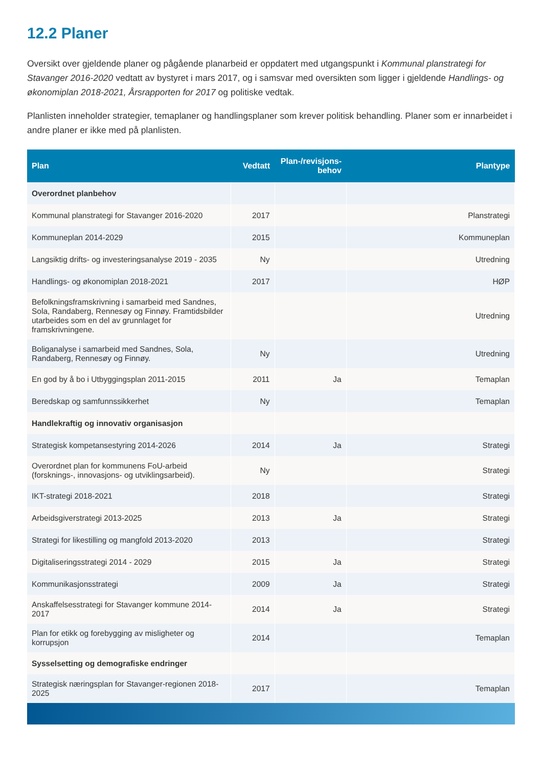12.2 Planer
Oversikt over gjeldende planer og pågående planarbeid er oppdatert med utgangspunkt i Kommunal planstrategi for Stavanger 2016-2020 vedtatt av bystyret i mars 2017, og i samsvar med oversikten som ligger i gjeldende Handlings- og økonomiplan 2018-2021, Årsrapporten for 2017 og politiske vedtak.
Planlisten inneholder strategier, temaplaner og handlingsplaner som krever politisk behandling. Planer som er innarbeidet i andre planer er ikke med på planlisten.
| Plan | Vedtatt | Plan-/revisjons-behov | Plantype |
| --- | --- | --- | --- |
| Overordnet planbehov | | | |
| Kommunal planstrategi for Stavanger 2016-2020 | 2017 | | Planstrategi |
| Kommuneplan 2014-2029 | 2015 | | Kommuneplan |
| Langsiktig drifts- og investeringsanalyse 2019 - 2035 | Ny | | Utredning |
| Handlings- og økonomiplan 2018-2021 | 2017 | | HØP |
| Befolkningsframskrivning i samarbeid med Sandnes, Sola, Randaberg, Rennesøy og Finnøy. Framtidsbilder utarbeides som en del av grunnlaget for framskrivningene. | | | Utredning |
| Boliganalyse i samarbeid med Sandnes, Sola, Randaberg, Rennesøy og Finnøy. | Ny | | Utredning |
| En god by å bo i Utbyggingsplan 2011-2015 | 2011 | Ja | Temaplan |
| Beredskap og samfunnssikkerhet | Ny | | Temaplan |
| Handlekraftig og innovativ organisasjon | | | |
| Strategisk kompetansestyring 2014-2026 | 2014 | Ja | Strategi |
| Overordnet plan for kommunens FoU-arbeid (forsknings-, innovasjons- og utviklingsarbeid). | Ny | | Strategi |
| IKT-strategi 2018-2021 | 2018 | | Strategi |
| Arbeidsgiverstrategi 2013-2025 | 2013 | Ja | Strategi |
| Strategi for likestilling og mangfold 2013-2020 | 2013 | | Strategi |
| Digitaliseringsstrategi 2014 - 2029 | 2015 | Ja | Strategi |
| Kommunikasjonsstrategi | 2009 | Ja | Strategi |
| Anskaffelsesstrategi for Stavanger kommune 2014-2017 | 2014 | Ja | Strategi |
| Plan for etikk og forebygging av misligheter og korrupsjon | 2014 | | Temaplan |
| Sysselsetting og demografiske endringer | | | |
| Strategisk næringsplan for Stavanger-regionen 2018-2025 | 2017 | | Temaplan |